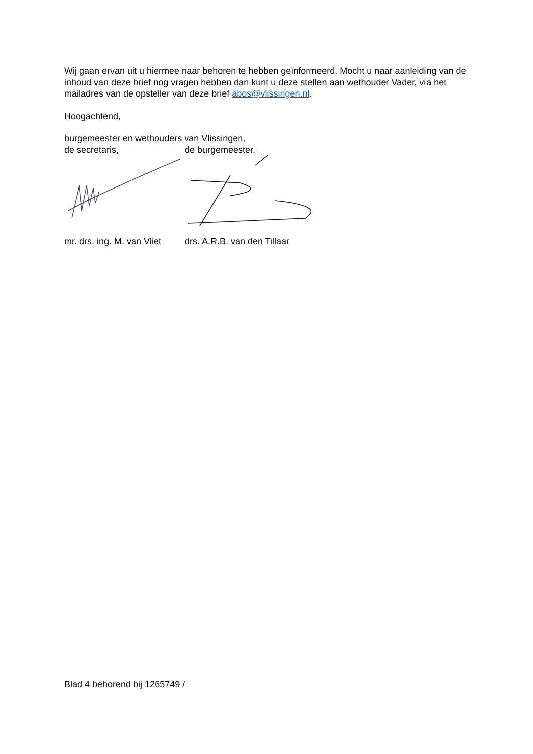Wij gaan ervan uit u hiermee naar behoren te hebben geïnformeerd. Mocht u naar aanleiding van de inhoud van deze brief nog vragen hebben dan kunt u deze stellen aan wethouder Vader, via het mailadres van de opsteller van deze brief abos@vlissingen.nl.
Hoogachtend,
burgemeester en wethouders van Vlissingen,
de secretaris, de burgemeester,
mr. drs. ing. M. van Vliet
drs. A.R.B. van den Tillaar
Blad 4 behorend bij 1265749 /